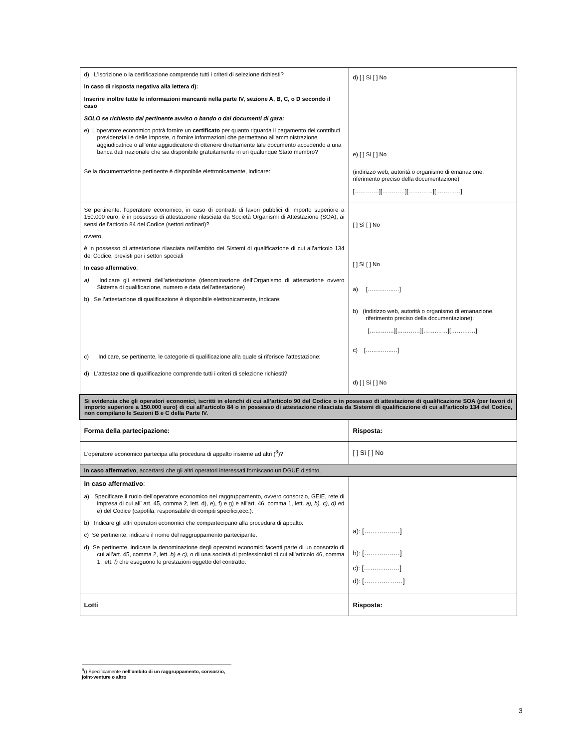| d) L'iscrizione o la certificazione comprende tutti i criteri di selezione richiesti? In caso di risposta negativa alla lettera d): Inserire inoltre tutte le informazioni mancanti nella parte IV, sezione A, B, C, o D secondo il caso SOLO se richiesto dal pertinente avviso o bando o dai documenti di gara: e) L'operatore economico potrà fornire un certificato per quanto riguarda il pagamento dei contributi previdenziali e delle imposte, o fornire informazioni che permettano all'amministrazione aggiudicatrice o all'ente aggiudicatore di ottenere direttamente tale documento accedendo a una banca dati nazionale che sia disponibile gratuitamente in un qualunque Stato membro? Se la documentazione pertinente è disponibile elettronicamente, indicare: | d) [ ] Sì [ ] No e) [ ] Sì [ ] No (indirizzo web, autorità o organismo di emanazione, riferimento preciso della documentazione) [……….…][…………][…….……][…….……] |
| Se pertinente: l'operatore economico, in caso di contratti di lavori pubblici di importo superiore a 150.000 euro, è in possesso di attestazione rilasciata da Società Organismi di Attestazione (SOA), ai sensi dell’articolo 84 del Codice (settori ordinari)? ovvero, è in possesso di attestazione rilasciata nell’ambito dei Sistemi di qualificazione di cui all’articolo 134 del Codice, previsti per i settori speciali In caso affermativo : a) Indicare gli estremi dell’attestazione (denominazione dell’Organismo di attestazione ovvero Sistema di qualificazione, numero e data dell’attestazione) b) Se l’attestazione di qualificazione è disponibile elettronicamente, indicare: c) Indicare, se pertinente, le categorie di qualificazione alla quale si riferisce l’attestazione: d) L'attestazione di qualificazione comprende tutti i criteri di selezione richiesti? | [ ] Sì [ ] No [ ] Sì [ ] No a) […………..…] b) (indirizzo web, autorità o organismo di emanazione, riferimento preciso della documentazione): [……….…][…………][…….……][…….……] c) […………..…] d) [ ] Sì [ ] No |
| Si evidenzia che gli operatori economici, iscritti in elenchi di cui all’articolo 90 del Codice o in possesso di attestazione di qualificazione SOA (per lavori di importo superiore a 150.000 euro) di cui all’articolo 84 o in possesso di attestazione rilasciata da Sistemi di qualificazione di cui all’articolo 134 del Codice, non compilano le Sezioni B e C della Parte IV. | |
| Forma della partecipazione: | Risposta: |
| L'operatore economico partecipa alla procedura di appalto insieme ad altri (<sup>8</sup>)? | [ ] Sì [ ] No |
| In caso affermativo , accertarsi che gli altri operatori interessati forniscano un DGUE distinto. | |
| In caso affermativo : a) Specificare il ruolo dell'operatore economico nel raggruppamento, ovvero consorzio, GEIE, rete di impresa di cui all’ art. 45, comma 2, lett. d), e), f) e g) e all’art. 46, comma 1, lett. a), b), c), d) ed e ) del Codice (capofila, responsabile di compiti specifici,ecc.): b) Indicare gli altri operatori economici che compartecipano alla procedura di appalto: c) Se pertinente, indicare il nome del raggruppamento partecipante: d) Se pertinente, indicare la denominazione degli operatori economici facenti parte di un consorzio di cui all’art. 45, comma 2, lett. b) e c) , o di una società di professionisti di cui all’articolo 46, comma 1, lett. f) che eseguono le prestazioni oggetto del contratto. | a): […………..…] b): […………..…] c): […………..…] d): [………………] |
| Lotti | Risposta: |
<sup>8</sup> () Specificamente nell’ambito di un raggruppamento, consorzio, joint-venture o altro
3